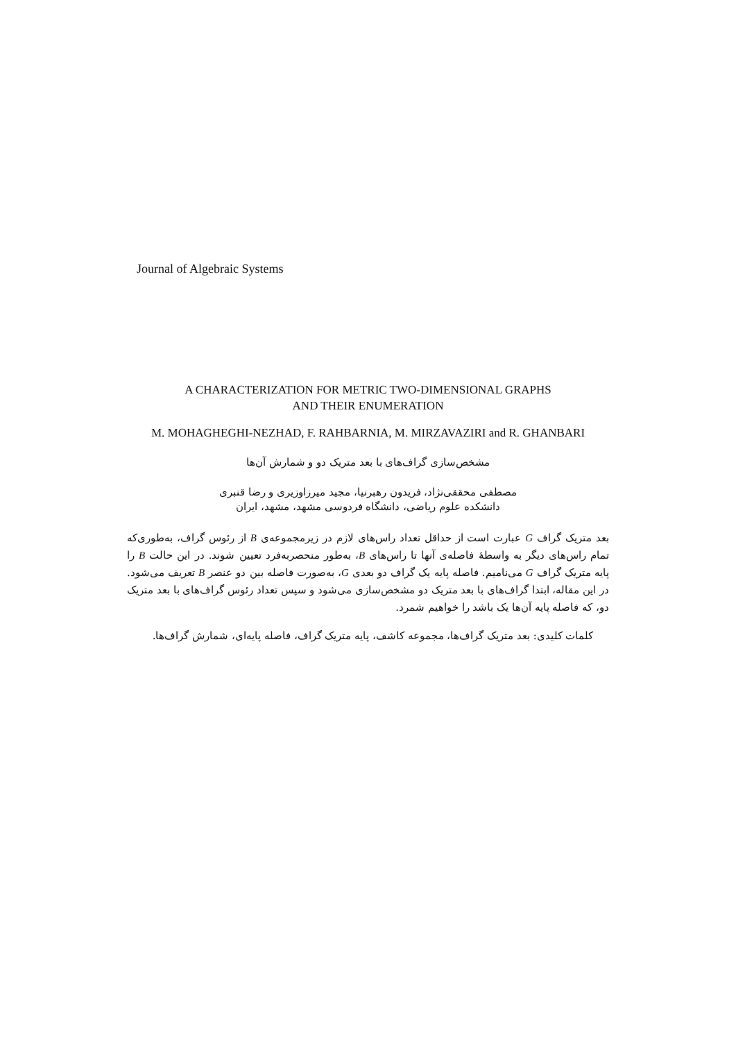Journal of Algebraic Systems
A CHARACTERIZATION FOR METRIC TWO-DIMENSIONAL GRAPHS
AND THEIR ENUMERATION
M. MOHAGHEGHI-NEZHAD, F. RAHBARNIA, M. MIRZAVAZIRI and R. GHANBARI
مشخص‌سازی گراف‌های با بعد متریک دو و شمارش آن‌ها
مصطفی محققی‌نژاد، فریدون رهبرنیا، مجید میرزاوزیری و رضا قنبری
دانشکده علوم ریاضی، دانشگاه فردوسی مشهد، مشهد، ایران
بعد متریک گراف G عبارت است از حداقل تعداد راس‌های لازم در زیرمجموعه‌ی B از رئوس گراف، به‌طوری‌که تمام راس‌های دیگر به واسطهٔ فاصله‌ی آنها تا راس‌های B، به‌طور منحصربه‌فرد تعیین شوند. در این حالت B را پایه متریک گراف G می‌نامیم. فاصله پایه یک گراف دو بعدی G، به‌صورت فاصله بین دو عنصر B تعریف می‌شود. در این مقاله، ابتدا گراف‌های با بعد متریک دو مشخص‌سازی می‌شود و سپس تعداد رئوس گراف‌های با بعد متریک دو، که فاصله پایه آن‌ها یک باشد را خواهیم شمرد.
کلمات کلیدی: بعد متریک گراف‌ها، مجموعه کاشف، پایه متریک گراف، فاصله پایه‌ای، شمارش گراف‌ها.